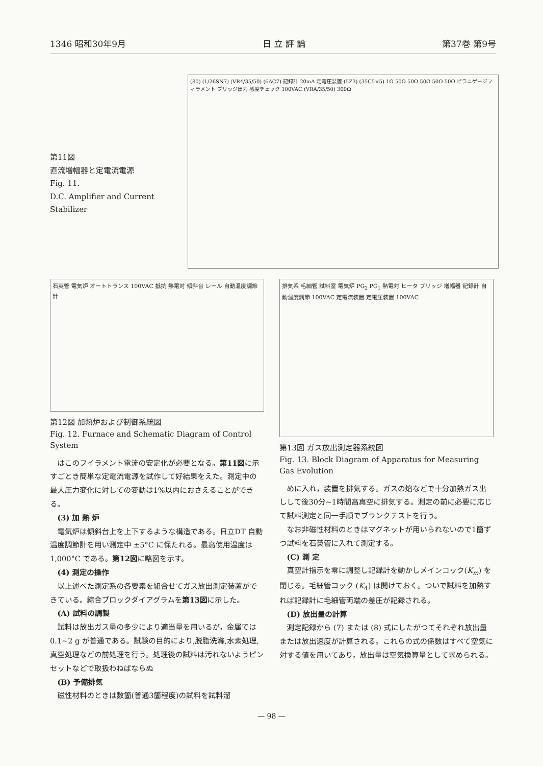1346 昭和30年9月 日 立 評 論 第37巻 第9号
第11図
直流増幅器と定電流電源
Fig. 11.
D.C. Amplifier and Current Stabilizer
(80) (1/26SN7) (VR4/35/50) (6AC7) 記録計 20mA 定電圧装置 (5Z3) (35C5×5) 1Ω 50Ω 50Ω 50Ω 50Ω 50Ω ピラニゲージフィラメント ブリッジ出力 感度チェック 100VAC (VRA/35/50) 300Ω
石英管 電気炉 オートトランス 100VAC 抵抗 熱電対 傾斜台 レール 自動温度調節計
第12図 加熱炉および制御系統図
Fig. 12. Furnace and Schematic Diagram of Control System
はこのフイラメント電流の安定化が必要となる。第11図に示すごとき簡単な定電流電源を試作して好結果をえた。測定中の最大圧力変化に対しての変動は1%以内におさえることができる。
(3) 加 熱 炉
電気炉は傾斜台上を上下するような構造である。日立DT 自動温度調節計を用い測定中 ±5°C に保たれる。最高使用温度は 1,000°C である。第12図に略図を示す。
(4) 測定の操作
以上述べた測定系の各要素を組合せてガス放出測定装置ができている。綜合ブロックダイアグラムを第13図に示した。
(A) 試料の調製
試料は放出ガス量の多少により適当量を用いるが，金属では 0.1~2 g が普通である。試験の目的により,脱脂洗滌,水素処理,真空処理などの前処理を行う。処理後の試料は汚れないようピンセットなどで取扱わねばならぬ
(B) 予備排気
磁性材料のときは数箇(普通3箇程度)の試料を試料溜
排気系 毛細管 試料室 電気炉 PG<sub>2</sub> PG<sub>1</sub> 熱電対 ヒータ ブリッジ 増幅器 記録計 自動温度調節 100VAC 定電流装置 定電圧装置 100VAC
第13図 ガス放出測定器系統図
Fig. 13. Block Diagram of Apparatus for Measuring Gas Evolution
めに入れ，装置を排気する。ガスの焰などで十分加熱ガス出しして後30分~1時間高真空に排気する。測定の前に必要に応じて試料測定と同一手順でブランクテストを行う。
なお非磁性材料のときはマグネットが用いられないので1箇ずつ試料を石英管に入れて測定する。
(C) 測 定
真空計指示を零に調整し記録計を動かしメインコック(K<sub>m</sub>) を閉じる。毛細管コック (K<sub>4</sub>) は開けておく。ついで試料を加熱すれば記録計に毛細管両端の差圧が記録される。
(D) 放出量の計算
測定記録から (7) または (8) 式にしたがつてそれぞれ放出量または放出速度が計算される。これらの式の係数はすべて空気に対する値を用いてあり，放出量は空気換算量として求められる。
— 98 —